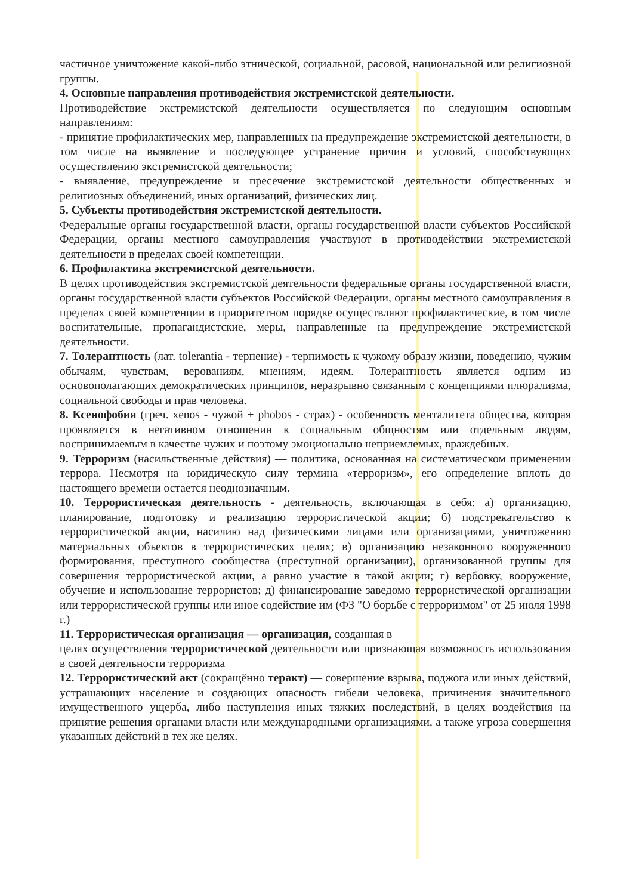частичное уничтожение какой-либо этнической, социальной, расовой, национальной или религиозной группы.
4. Основные направления противодействия экстремистской деятельности.
Противодействие экстремистской деятельности осуществляется по следующим основным направлениям:
- принятие профилактических мер, направленных на предупреждение экстремистской деятельности, в том числе на выявление и последующее устранение причин и условий, способствующих осуществлению экстремистской деятельности;
- выявление, предупреждение и пресечение экстремистской деятельности общественных и религиозных объединений, иных организаций, физических лиц.
5. Субъекты противодействия экстремистской деятельности.
Федеральные органы государственной власти, органы государственной власти субъектов Российской Федерации, органы местного самоуправления участвуют в противодействии экстремистской деятельности в пределах своей компетенции.
6. Профилактика экстремистской деятельности.
В целях противодействия экстремистской деятельности федеральные органы государственной власти, органы государственной власти субъектов Российской Федерации, органы местного самоуправления в пределах своей компетенции в приоритетном порядке осуществляют профилактические, в том числе воспитательные, пропагандистские, меры, направленные на предупреждение экстремистской деятельности.
7. Толерантность (лат. tolerantia - терпение) - терпимость к чужому образу жизни, поведению, чужим обычаям, чувствам, верованиям, мнениям, идеям. Толерантность является одним из основополагающих демократических принципов, неразрывно связанным с концепциями плюрализма, социальной свободы и прав человека.
8. Ксенофобия (греч. xenos - чужой + phobos - страх) - особенность менталитета общества, которая проявляется в негативном отношении к социальным общностям или отдельным людям, воспринимаемым в качестве чужих и поэтому эмоционально неприемлемых, враждебных.
9. Терроризм (насильственные действия) — политика, основанная на систематическом применении террора. Несмотря на юридическую силу термина «терроризм», его определение вплоть до настоящего времени остается неоднозначным.
10. Террористическая деятельность - деятельность, включающая в себя: а) организацию, планирование, подготовку и реализацию террористической акции; б) подстрекательство к террористической акции, насилию над физическими лицами или организациями, уничтожению материальных объектов в террористических целях; в) организацию незаконного вооруженного формирования, преступного сообщества (преступной организации), организованной группы для совершения террористической акции, а равно участие в такой акции; г) вербовку, вооружение, обучение и использование террористов; д) финансирование заведомо террористической организации или террористической группы или иное содействие им (ФЗ "О борьбе с терроризмом" от 25 июля 1998 г.)
11. Террористическая организация — организация, созданная в
целях осуществления террористической деятельности или признающая возможность использования в своей деятельности терроризма
12. Террористический акт (сокращённо теракт) — совершение взрыва, поджога или иных действий, устрашающих население и создающих опасность гибели человека, причинения значительного имущественного ущерба, либо наступления иных тяжких последствий, в целях воздействия на принятие решения органами власти или международными организациями, а также угроза совершения указанных действий в тех же целях.